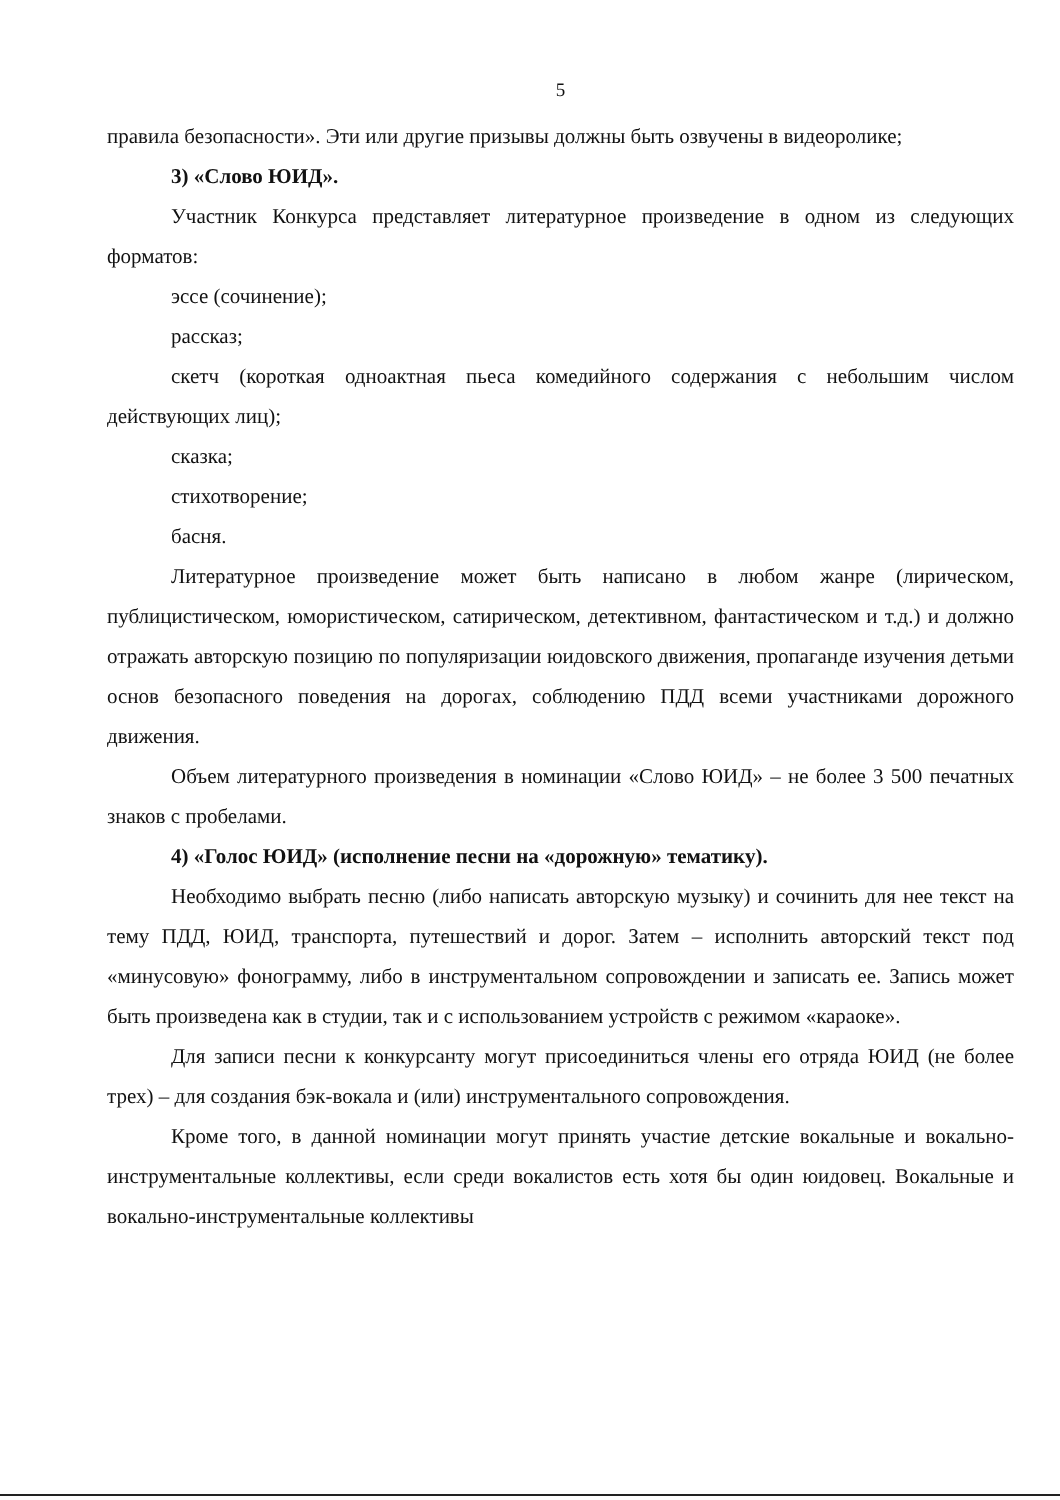5
правила безопасности». Эти или другие призывы должны быть озвучены в видеоролике;
3) «Слово ЮИД».
Участник Конкурса представляет литературное произведение в одном из следующих форматов:
эссе (сочинение);
рассказ;
скетч (короткая одноактная пьеса комедийного содержания с небольшим числом действующих лиц);
сказка;
стихотворение;
басня.
Литературное произведение может быть написано в любом жанре (лирическом, публицистическом, юмористическом, сатирическом, детективном, фантастическом и т.д.) и должно отражать авторскую позицию по популяризации юидовского движения, пропаганде изучения детьми основ безопасного поведения на дорогах, соблюдению ПДД всеми участниками дорожного движения.
Объем литературного произведения в номинации «Слово ЮИД» – не более 3 500 печатных знаков с пробелами.
4) «Голос ЮИД» (исполнение песни на «дорожную» тематику).
Необходимо выбрать песню (либо написать авторскую музыку) и сочинить для нее текст на тему ПДД, ЮИД, транспорта, путешествий и дорог. Затем – исполнить авторский текст под «минусовую» фонограмму, либо в инструментальном сопровождении и записать ее. Запись может быть произведена как в студии, так и с использованием устройств с режимом «караоке».
Для записи песни к конкурсанту могут присоединиться члены его отряда ЮИД (не более трех) – для создания бэк-вокала и (или) инструментального сопровождения.
Кроме того, в данной номинации могут принять участие детские вокальные и вокально-инструментальные коллективы, если среди вокалистов есть хотя бы один юидовец. Вокальные и вокально-инструментальные коллективы